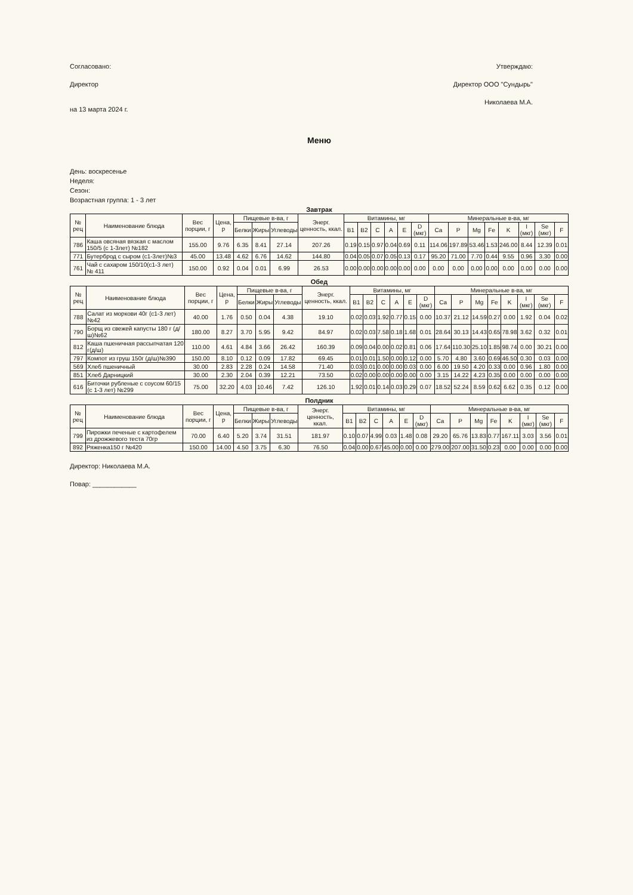Согласовано:
Директор
на 13 марта 2024 г.
Утверждаю:
Директор ООО "Сундырь"
Николаева М.А.
Меню
День: воскресенье
Неделя:
Сезон:
Возрастная группа: 1 - 3 лет
Завтрак
| № рец | Наименование блюда | Вес порции, г | Цена, р | Пищевые в-ва, г | | | Энерг. ценность, ккал. | Витамины, мг | | | | | | Минеральные в-ва, мг | | | | | | | |
| --- | --- | --- | --- | --- | --- | --- | --- | --- | --- | --- | --- | --- | --- | --- | --- | --- | --- | --- | --- | --- | --- |
| | | | | Белки | Жиры | Углеводы | | B1 | B2 | C | A | E | D (мкг) | Ca | P | Mg | Fe | K | I (мкг) | Se (мкг) | F |
| 786 | Каша овсяная вязкая с маслом 150/5 (с 1-3лет) №182 | 155.00 | 9.76 | 6.35 | 8.41 | 27.14 | 207.26 | 0.19 | 0.15 | 0.97 | 0.04 | 0.69 | 0.11 | 114.06 | 197.89 | 53.46 | 1.53 | 246.00 | 8.44 | 12.39 | 0.01 |
| 771 | Бутерброд с сыром (с1-3лет)№3 | 45.00 | 13.48 | 4.62 | 6.76 | 14.62 | 144.80 | 0.04 | 0.05 | 0.07 | 0.05 | 0.13 | 0.17 | 95.20 | 71.00 | 7.70 | 0.44 | 9.55 | 0.96 | 3.30 | 0.00 |
| 761 | Чай с сахаром 150/10(с1-3 лет) № 411 | 150.00 | 0.92 | 0.04 | 0.01 | 6.99 | 26.53 | 0.00 | 0.00 | 0.00 | 0.00 | 0.00 | 0.00 | 0.00 | 0.00 | 0.00 | 0.00 | 0.00 | 0.00 | 0.00 | 0.00 |
Обед
| № рец | Наименование блюда | Вес порции, г | Цена, р | Пищевые в-ва, г | | | Энерг. ценность, ккал. | Витамины, мг | | | | | | Минеральные в-ва, мг | | | | | | | |
| --- | --- | --- | --- | --- | --- | --- | --- | --- | --- | --- | --- | --- | --- | --- | --- | --- | --- | --- | --- | --- | --- |
| | | | | Белки | Жиры | Углеводы | | B1 | B2 | C | A | E | D (мкг) | Ca | P | Mg | Fe | K | I (мкг) | Se (мкг) | F |
| 788 | Салат из моркови 40г (с1-3 лет)№42 | 40.00 | 1.76 | 0.50 | 0.04 | 4.38 | 19.10 | 0.02 | 0.03 | 1.92 | 0.77 | 0.15 | 0.00 | 10.37 | 21.12 | 14.59 | 0.27 | 0.00 | 1.92 | 0.04 | 0.02 |
| 790 | Борщ из свежей капусты 180 г (д/ш)№62 | 180.00 | 8.27 | 3.70 | 5.95 | 9.42 | 84.97 | 0.02 | 0.03 | 7.58 | 0.18 | 1.68 | 0.01 | 28.64 | 30.13 | 14.43 | 0.65 | 78.98 | 3.62 | 0.32 | 0.01 |
| 812 | Каша пшеничная рассыпчатая 120 г(д/ш) | 110.00 | 4.61 | 4.84 | 3.66 | 26.42 | 160.39 | 0.09 | 0.04 | 0.00 | 0.02 | 0.81 | 0.06 | 17.64 | 110.30 | 25.10 | 1.85 | 98.74 | 0.00 | 30.21 | 0.00 |
| 797 | Компот из груш 150г (д/ш)№390 | 150.00 | 8.10 | 0.12 | 0.09 | 17.82 | 69.45 | 0.01 | 0.01 | 1.50 | 0.00 | 0.12 | 0.00 | 5.70 | 4.80 | 3.60 | 0.69 | 46.50 | 0.30 | 0.03 | 0.00 |
| 569 | Хлеб пшеничный | 30.00 | 2.83 | 2.28 | 0.24 | 14.58 | 71.40 | 0.03 | 0.01 | 0.00 | 0.00 | 0.03 | 0.00 | 6.00 | 19.50 | 4.20 | 0.33 | 0.00 | 0.96 | 1.80 | 0.00 |
| 851 | Хлеб Дарницкий | 30.00 | 2.30 | 2.04 | 0.39 | 12.21 | 73.50 | 0.02 | 0.00 | 0.00 | 0.00 | 0.00 | 0.00 | 3.15 | 14.22 | 4.23 | 0.35 | 0.00 | 0.00 | 0.00 | 0.00 |
| 616 | Биточки рубленые с соусом 60/15 (с 1-3 лет) №299 | 75.00 | 32.20 | 4.03 | 10.46 | 7.42 | 126.10 | 1.92 | 0.01 | 0.14 | 0.03 | 0.29 | 0.07 | 18.52 | 52.24 | 8.59 | 0.62 | 6.62 | 0.35 | 0.12 | 0.00 |
Полдник
| № рец | Наименование блюда | Вес порции, г | Цена, р | Пищевые в-ва, г | | | Энерг. ценность, ккал. | Витамины, мг | | | | | | Минеральные в-ва, мг | | | | | | | |
| --- | --- | --- | --- | --- | --- | --- | --- | --- | --- | --- | --- | --- | --- | --- | --- | --- | --- | --- | --- | --- | --- |
| | | | | Белки | Жиры | Углеводы | | B1 | B2 | C | A | E | D (мкг) | Ca | P | Mg | Fe | K | I (мкг) | Se (мкг) | F |
| 799 | Пирожки печеные с картофелем из дрожжевого теста 70гр | 70.00 | 6.40 | 5.20 | 3.74 | 31.51 | 181.97 | 0.10 | 0.07 | 4.99 | 0.03 | 1.48 | 0.08 | 29.20 | 65.76 | 13.83 | 0.77 | 167.11 | 3.03 | 3.56 | 0.01 |
| 892 | Ряженка150 г №420 | 150.00 | 14.00 | 4.50 | 3.75 | 6.30 | 76.50 | 0.04 | 0.00 | 0.67 | 45.00 | 0.00 | 0.00 | 279.00 | 207.00 | 31.50 | 0.23 | 0.00 | 0.00 | 0.00 | 0.00 |
Директор: Николаева М.А.
Повар: ____________